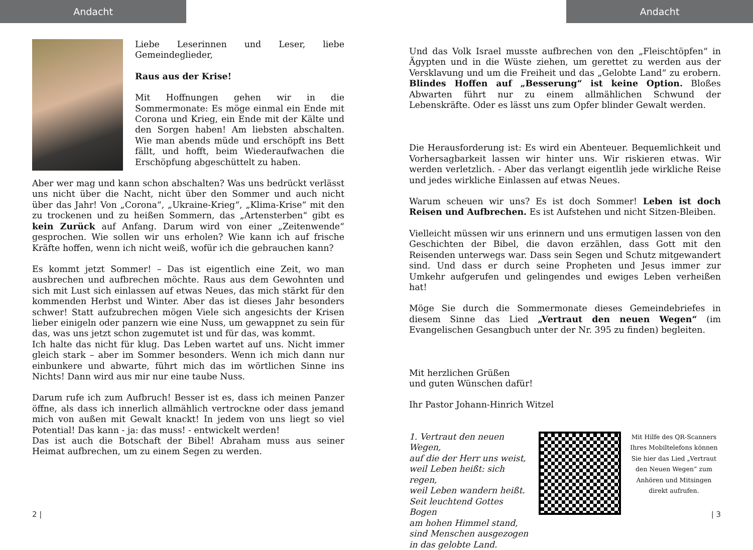Andacht
Liebe Leserinnen und Leser, liebe Gemeindeglieder,
Raus aus der Krise!
Mit Hoffnungen gehen wir in die Sommermonate: Es möge einmal ein Ende mit Corona und Krieg, ein Ende mit der Kälte und den Sorgen haben! Am liebsten abschalten. Wie man abends müde und erschöpft ins Bett fällt, und hofft, beim Wiederaufwachen die Erschöpfung abgeschüttelt zu haben.
Aber wer mag und kann schon abschalten? Was uns bedrückt verlässt uns nicht über die Nacht, nicht über den Sommer und auch nicht über das Jahr! Von „Corona“, „Ukraine-Krieg“, „Klima-Krise“ mit den zu trockenen und zu heißen Sommern, das „Artensterben“ gibt es kein Zurück auf Anfang. Darum wird von einer „Zeitenwende“ gesprochen. Wie sollen wir uns erholen? Wie kann ich auf frische Kräfte hoffen, wenn ich nicht weiß, wofür ich die gebrauchen kann?
Es kommt jetzt Sommer! – Das ist eigentlich eine Zeit, wo man ausbrechen und aufbrechen möchte. Raus aus dem Gewohnten und sich mit Lust sich einlassen auf etwas Neues, das mich stärkt für den kommenden Herbst und Winter. Aber das ist dieses Jahr besonders schwer! Statt aufzubrechen mögen Viele sich angesichts der Krisen lieber einigeln oder panzern wie eine Nuss, um gewappnet zu sein für das, was uns jetzt schon zugemutet ist und für das, was kommt.
Ich halte das nicht für klug. Das Leben wartet auf uns. Nicht immer gleich stark – aber im Sommer besonders. Wenn ich mich dann nur einbunkere und abwarte, führt mich das im wörtlichen Sinne ins Nichts! Dann wird aus mir nur eine taube Nuss.
Darum rufe ich zum Aufbruch! Besser ist es, dass ich meinen Panzer öffne, als dass ich innerlich allmählich vertrockne oder dass jemand mich von außen mit Gewalt knackt! In jedem von uns liegt so viel Potential! Das kann - ja: das muss! - entwickelt werden!
Das ist auch die Botschaft der Bibel! Abraham muss aus seiner Heimat aufbrechen, um zu einem Segen zu werden.
2 |
Andacht
Und das Volk Israel musste aufbrechen von den „Fleischtöpfen“ in Ägypten und in die Wüste ziehen, um gerettet zu werden aus der Versklavung und um die Freiheit und das „Gelobte Land“ zu erobern. Blindes Hoffen auf „Besserung“ ist keine Option. Bloßes Abwarten führt nur zu einem allmählichen Schwund der Lebenskräfte. Oder es lässt uns zum Opfer blinder Gewalt werden.
Die Herausforderung ist: Es wird ein Abenteuer. Bequemlichkeit und Vorhersagbarkeit lassen wir hinter uns. Wir riskieren etwas. Wir werden verletzlich. - Aber das verlangt eigentlih jede wirkliche Reise und jedes wirkliche Einlassen auf etwas Neues.
Warum scheuen wir uns? Es ist doch Sommer! Leben ist doch Reisen und Aufbrechen. Es ist Aufstehen und nicht Sitzen-Bleiben.
Vielleicht müssen wir uns erinnern und uns ermutigen lassen von den Geschichten der Bibel, die davon erzählen, dass Gott mit den Reisenden unterwegs war. Dass sein Segen und Schutz mitgewandert sind. Und dass er durch seine Propheten und Jesus immer zur Umkehr aufgerufen und gelingendes und ewiges Leben verheißen hat!
Möge Sie durch die Sommermonate dieses Gemeindebriefes in diesem Sinne das Lied „Vertraut den neuen Wegen“ (im Evangelischen Gesangbuch unter der Nr. 395 zu finden) begleiten.
Mit herzlichen Grüßen
und guten Wünschen dafür!
Ihr Pastor Johann-Hinrich Witzel
1. Vertraut den neuen Wegen,
auf die der Herr uns weist,
weil Leben heißt: sich regen,
weil Leben wandern heißt.
Seit leuchtend Gottes Bogen
am hohen Himmel stand,
sind Menschen ausgezogen
in das gelobte Land.
Mit Hilfe des QR-Scanners Ihres Mobiltelefons können Sie hier das Lied „Vertraut den Neuen Wegen“ zum Anhören und Mitsingen direkt aufrufen.
| 3